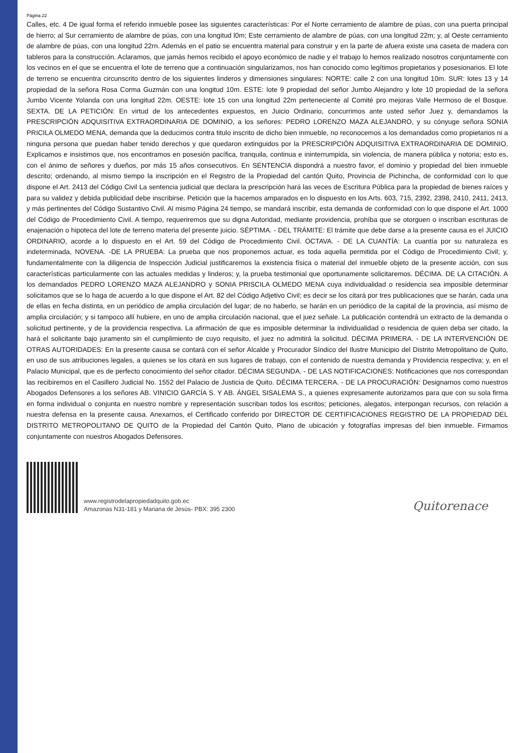Página 22
Calles, etc. 4 De igual forma el referido inmueble posee las siguientes características: Por el Norte cerramiento de alambre de púas, con una puerta principal de hierro; al Sur cerramiento de alambre de púas, con una longitud l0m; Este cerramiento de alambre de púas, con una longitud 22m; y, al Oeste cerramiento de alambre de púas, con una longitud 22rn. Además en el patio se encuentra material para construir y en la parte de afuera existe una caseta de madera con tableros para la construcción. Aclaramos, que jamás hemos recibido el apoyo económico de nadie y el trabajo lo hemos realizado nosotros conjuntamente con los vecinos en el que se encuentra el lote de terreno que a continuación singularizamos, nos han conocido como legítimos propietarios y posesionarios. El lote de terreno se encuentra circunscrito dentro de los siguientes linderos y dimensiones singulares: NORTE: calle 2 con una longitud 10m. SUR: lotes 13 y 14 propiedad de la señora Rosa Corma Guzmán con una longitud 10m. ESTE: lote 9 propiedad del señor Jumbo Alejandro y lote 10 propiedad de la señora Jumbo Vicente Yolanda con una longitud 22m. OESTE: lote 15 con una longitud 22m perteneciente al Comité pro mejoras Valle Hermoso de el Bosque. SEXTA. DE LA PETICIÓN: En virtud de los antecedentes expuestos, en Juicio Ordinario, concurrimos ante usted señor Juez y, demandamos la PRESCRIPCIÓN ADQUISITIVA EXTRAORDINARIA DE DOMINIO, a los señores: PEDRO LORENZO MAZA ALEJANDRO, y su cónyuge señora SONIA PRICILA OLMEDO MENA, demanda que la deducimos contra titulo inscrito de dicho bien inmueble, no reconocemos a los demandados como propietarios ni a ninguna persona que puedan haber tenido derechos y que quedaron extinguidos por la PRESCRIPCIÓN ADQUISITIVA EXTRAORDINARIA DE DOMINIO. Explicamos e insistimos que, nos encontramos en posesión pacífica, tranquila, continua e ininterrumpida, sin violencia, de manera pública y notoria; esto es, con el ánimo de señores y dueños, por más 15 años consecutivos. En SENTENCIA dispondrá a nuestro favor, el dominio y propiedad del bien inmueble descrito; ordenando, al mismo tiempo la inscripción en el Registro de la Propiedad del cantón Quito, Provincia de Pichincha, de conformidad con lo que dispone el Art. 2413 del Código Civil La sentencia judicial que declara la prescripción hará las veces de Escritura Pública para la propiedad de bienes raíces y para su validez y debida publicidad debe inscribirse. Petición que la hacemos amparados en lo dispuesto en los Arts. 603, 715, 2392, 2398, 2410, 2411, 2413, y más pertinentes del Código Sustantivo Civil. Al mismo Página 24 tiempo, se mandará inscribir, esta demanda de conformidad con lo que dispone el Art. 1000 del Código de Procedimiento Civil. A tiempo, requeriremos que su digna Autoridad, mediante providencia, prohíba que se otorguen o inscriban escrituras de enajenación o hipoteca del lote de terreno materia del presente juicio. SÉPTIMA. - DEL TRÁMITE: El trámite que debe darse a la presente causa es el JUICIO ORDINARIO, acorde a lo dispuesto en el Art. 59 del Código de Procedimiento Civil. OCTAVA. - DE LA CUANTÍA: La cuantía por su naturaleza es indeterminada, NOVENA. -DE LA PRUEBA: La prueba que nos proponemos actuar, es toda aquella permitida por el Código de Procedimiento Civil; y, fundamentalmente con la diligencia de Inspección Judicial justificaremos la existencia física o material del inmueble objeto de la presente acción, con sus características particularmente con las actuales medidas y linderos; y, la prueba testimonial que oportunamente solicitaremos. DÉCIMA. DE LA CITACIÓN. A los demandados PEDRO LORENZO MAZA ALEJANDRO y SONIA PRISCILA OLMEDO MENA cuya individualidad o residencia sea imposible determinar solicitamos que se lo haga de acuerdo a lo que dispone el Art. 82 del Código Adjetivo Civil; es decir se los citará por tres publicaciones que se harán, cada una de ellas en fecha distinta, en un periódico de amplia circulación del lugar; de no haberlo, se harán en un periódico de la capital de la provincia, así mismo de amplia circulación; y si tampoco allí hubiere, en uno de amplia circulación nacional, que el juez señale. La publicación contendrá un extracto de la demanda o solicitud pertinente, y de la providencia respectiva. La afirmación de que es imposible determinar la individualidad o residencia de quien deba ser citado, la hará el solicitante bajo juramento sin el cumplimiento de cuyo requisito, el juez no admitirá la solicitud. DÉCIMA PRIMERA. - DE LA INTERVENCIÓN DE OTRAS AUTORIDADES: En la presente causa se contará con el señor Alcalde y Procurador Síndico del Ilustre Municipio del Distrito Metropolitano de Quito, en uso de sus atribuciones legales, a quienes se los citará en sus lugares de trabajo, con el contenido de nuestra demanda y Providencia respectiva; y, en el Palacio Municipal, que es de perfecto conocimiento del señor citador. DÉCIMA SEGUNDA. - DE LAS NOTIFICACIONES: Notificaciones que nos correspondan las recibiremos en el Casillero Judicial No. 1552 del Palacio de Justicia de Quito. DÉCIMA TERCERA. - DE LA PROCURACIÓN: Designarnos como nuestros Abogados Defensores a los señores AB. VINICIO GARCÍA S. Y AB. ÁNGEL SISALEMA S., a quienes expresamente autorizamos para que con su sola firma en forma individual o conjunta en nuestro nombre y representación suscriban todos los escritos; peticiones, alegatos, interpongan recursos, con relación a nuestra defensa en la presente causa. Anexarnos, el Certificado conferido por DIRECTOR DE CERTIFICACIONES REGISTRO DE LA PROPIEDAD DEL DISTRITO METROPOLITANO DE QUITO de la Propiedad del Cantón Quito, Plano de ubicación y fotografías impresas del bien inmueble. Firmamos conjuntamente con nuestros Abogados Defensores.
www.registrodelapropiedadquito.gob.ec
Amazonas N31-181 y Mariana de Jesús- PBX: 395 2300
Quitorenace